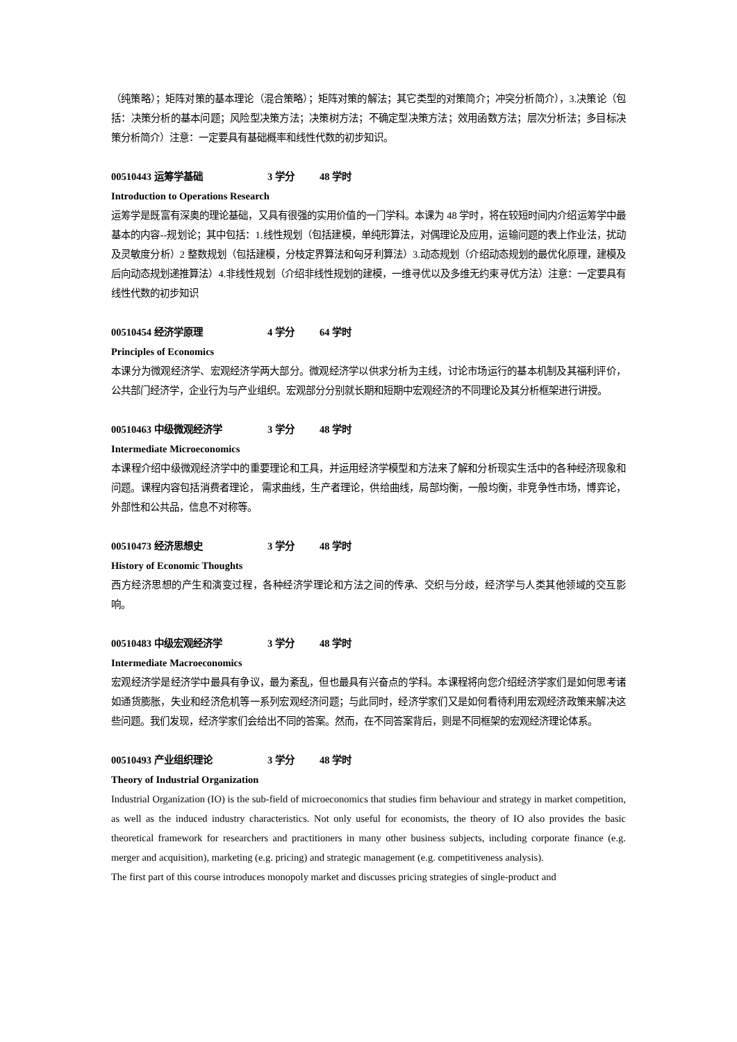（纯策略）；矩阵对策的基本理论（混合策略）；矩阵对策的解法；其它类型的对策简介；冲突分析简介），3.决策论（包括：决策分析的基本问题；风险型决策方法；决策树方法；不确定型决策方法；效用函数方法；层次分析法；多目标决策分析简介）注意：一定要具有基础概率和线性代数的初步知识。
00510443 运筹学基础 3 学分 48 学时
Introduction to Operations Research
运筹学是既富有深奥的理论基础，又具有很强的实用价值的一门学科。本课为 48 学时，将在较短时间内介绍运筹学中最基本的内容--规划论；其中包括：1.线性规划（包括建模，单纯形算法，对偶理论及应用，运输问题的表上作业法，扰动及灵敏度分析）2 整数规划（包括建模，分枝定界算法和匈牙利算法）3.动态规划（介绍动态规划的最优化原理，建模及后向动态规划递推算法）4.非线性规划（介绍非线性规划的建模，一维寻优以及多维无约束寻优方法）注意：一定要具有线性代数的初步知识
00510454 经济学原理 4 学分 64 学时
Principles of Economics
本课分为微观经济学、宏观经济学两大部分。微观经济学以供求分析为主线，讨论市场运行的基本机制及其福利评价，公共部门经济学，企业行为与产业组织。宏观部分分别就长期和短期中宏观经济的不同理论及其分析框架进行讲授。
00510463 中级微观经济学 3 学分 48 学时
Intermediate Microeconomics
本课程介绍中级微观经济学中的重要理论和工具，并运用经济学模型和方法来了解和分析现实生活中的各种经济现象和问题。课程内容包括消费者理论， 需求曲线，生产者理论，供给曲线，局部均衡，一般均衡，非竞争性市场，博弈论，外部性和公共品，信息不对称等。
00510473 经济思想史 3 学分 48 学时
History of Economic Thoughts
西方经济思想的产生和演变过程，各种经济学理论和方法之间的传承、交织与分歧，经济学与人类其他领域的交互影响。
00510483 中级宏观经济学 3 学分 48 学时
Intermediate Macroeconomics
宏观经济学是经济学中最具有争议，最为紊乱，但也最具有兴奋点的学科。本课程将向您介绍经济学家们是如何思考诸如通货膨胀，失业和经济危机等一系列宏观经济问题；与此同时，经济学家们又是如何看待利用宏观经济政策来解决这些问题。我们发现，经济学家们会给出不同的答案。然而，在不同答案背后，则是不同框架的宏观经济理论体系。
00510493 产业组织理论 3 学分 48 学时
Theory of Industrial Organization
Industrial Organization (IO) is the sub-field of microeconomics that studies firm behaviour and strategy in market competition, as well as the induced industry characteristics. Not only useful for economists, the theory of IO also provides the basic theoretical framework for researchers and practitioners in many other business subjects, including corporate finance (e.g. merger and acquisition), marketing (e.g. pricing) and strategic management (e.g. competitiveness analysis).
The first part of this course introduces monopoly market and discusses pricing strategies of single-product and